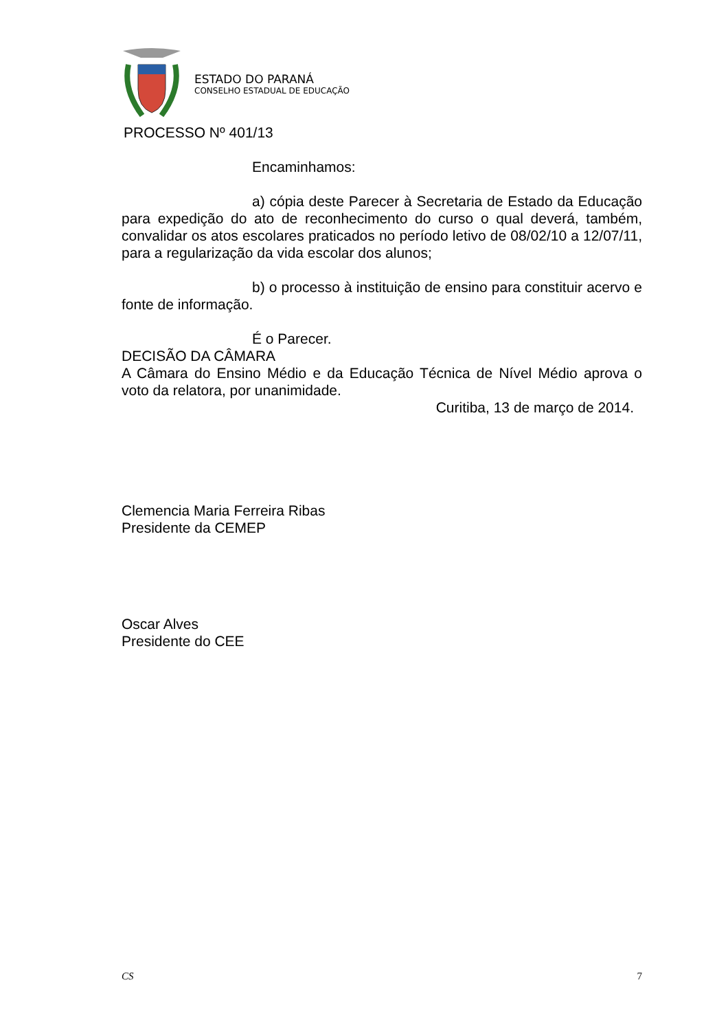ESTADO DO PARANÁ
CONSELHO ESTADUAL DE EDUCAÇÃO
PROCESSO Nº 401/13
Encaminhamos:
a) cópia deste Parecer à Secretaria de Estado da Educação para expedição do ato de reconhecimento do curso o qual deverá, também, convalidar os atos escolares praticados no período letivo de 08/02/10 a 12/07/11, para a regularização da vida escolar dos alunos;
b) o processo à instituição de ensino para constituir acervo e fonte de informação.
É o Parecer.
DECISÃO DA CÂMARA
A Câmara do Ensino Médio e da Educação Técnica de Nível Médio aprova o voto da relatora, por unanimidade.
Curitiba, 13 de março de 2014.
Clemencia Maria Ferreira Ribas
Presidente da CEMEP
Oscar Alves
Presidente do CEE
CS 7